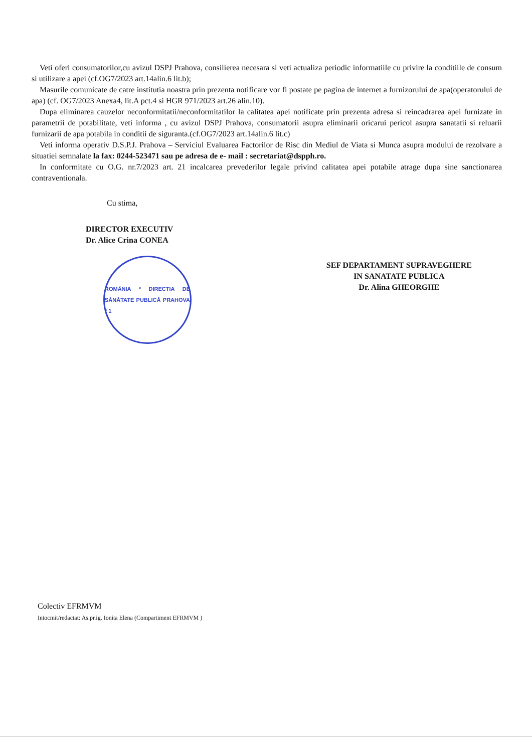Veti oferi consumatorilor,cu avizul DSPJ Prahova, consilierea necesara si veti actualiza periodic informatiile cu privire la conditiile de consum si utilizare a apei (cf.OG7/2023 art.14alin.6 lit.b);
Masurile comunicate de catre institutia noastra prin prezenta notificare vor fi postate pe pagina de internet a furnizorului de apa(operatorului de apa) (cf. OG7/2023 Anexa4, lit.A pct.4 si HGR 971/2023 art.26 alin.10).
Dupa eliminarea cauzelor neconformitatii/neconformitatilor la calitatea apei notificate prin prezenta adresa si reincadrarea apei furnizate in parametrii de potabilitate, veti informa , cu avizul DSPJ Prahova, consumatorii asupra eliminarii oricarui pericol asupra sanatatii si reluarii furnizarii de apa potabila in conditii de siguranta.(cf.OG7/2023 art.14alin.6 lit.c)
Veti informa operativ D.S.P.J. Prahova – Serviciul Evaluarea Factorilor de Risc din Mediul de Viata si Munca asupra modului de rezolvare a situatiei semnalate la fax: 0244-523471 sau pe adresa de e- mail : secretariat@dspph.ro.
In conformitate cu O.G. nr.7/2023 art. 21 incalcarea prevederilor legale privind calitatea apei potabile atrage dupa sine sanctionarea contraventionala.
Cu stima,
DIRECTOR EXECUTIV
Dr. Alice Crina CONEA
ROMÂNIA * DIRECTIA DE SĂNĂTATE PUBLICĂ PRAHOVA * 1
SEF DEPARTAMENT SUPRAVEGHERE
IN SANATATE PUBLICA
Dr. Alina GHEORGHE
Colectiv EFRMVM
Intocmit/redactat: As.pr.ig. Ionita Elena (Compartiment EFRMVM )